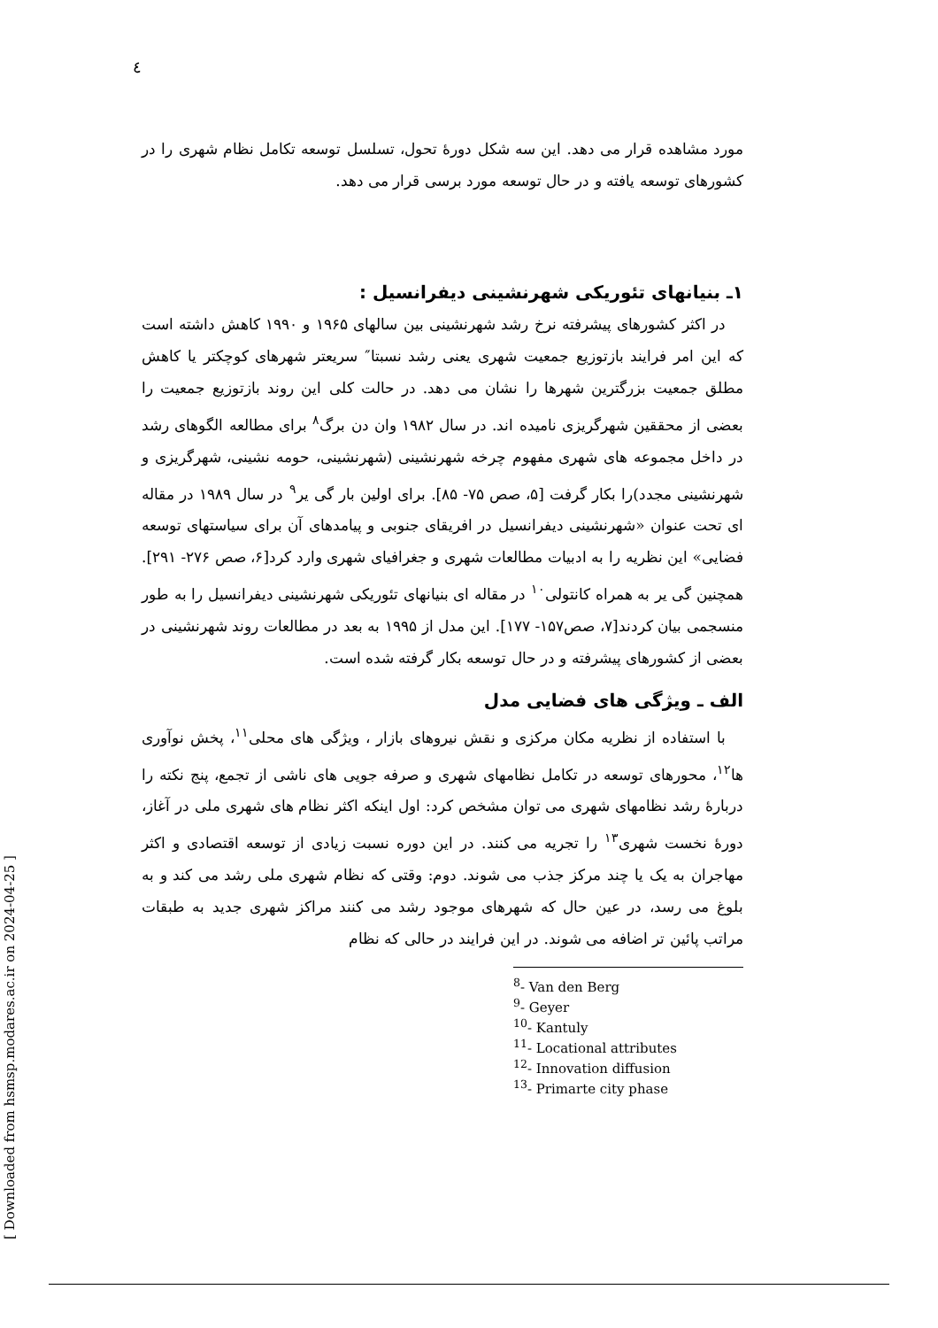٤
مورد مشاهده قرار می دهد. این سه شکل دورهٔ تحول، تسلسل توسعه تکامل نظام شهری را در کشورهای توسعه یافته و در حال توسعه مورد برسی قرار می دهد.
۱ـ بنیانهای تئوریکی شهرنشینی دیفرانسیل :
در اکثر کشورهای پیشرفته نرخ رشد شهرنشینی بین سالهای ۱۹۶۵ و ۱۹۹۰ کاهش داشته است که این امر فرایند بازتوزیع جمعیت شهری یعنی رشد نسبتا″ سریعتر شهرهای کوچکتر یا کاهش مطلق جمعیت بزرگترین شهرها را نشان می دهد. در حالت کلی این روند بازتوزیع جمعیت را بعضی از محققین شهرگریزی نامیده اند. در سال ۱۹۸۲ وان دن برگ<sup>۸</sup> برای مطالعه الگوهای رشد در داخل مجموعه های شهری مفهوم چرخه شهرنشینی (شهرنشینی، حومه نشینی، شهرگریزی و شهرنشینی مجدد)را بکار گرفت [۵، صص ۷۵- ۸۵]. برای اولین بار گی یر<sup>۹</sup> در سال ۱۹۸۹ در مقاله ای تحت عنوان «شهرنشینی دیفرانسیل در افریقای جنوبی و پیامدهای آن برای سیاستهای توسعه فضایی» این نظریه را به ادبیات مطالعات شهری و جغرافیای شهری وارد کرد[۶، صص ۲۷۶- ۲۹۱]. همچنین گی یر به همراه کانتولی<sup>۱۰</sup> در مقاله ای بنیانهای تئوریکی شهرنشینی دیفرانسیل را به طور منسجمی بیان کردند[۷، صص۱۵۷- ۱۷۷]. این مدل از ۱۹۹۵ به بعد در مطالعات روند شهرنشینی در بعضی از کشورهای پیشرفته و در حال توسعه بکار گرفته شده است.
الف ـ ویژگی های فضایی مدل
با استفاده از نظریه مکان مرکزی و نقش نیروهای بازار ، ویژگی های محلی<sup>۱۱</sup>، پخش نوآوری ها<sup>۱۲</sup>، محورهای توسعه در تکامل نظامهای شهری و صرفه جویی های ناشی از تجمع، پنج نکته را دربارهٔ رشد نظامهای شهری می توان مشخص کرد: اول اینکه اکثر نظام های شهری ملی در آغاز، دورهٔ نخست شهری<sup>۱۳</sup> را تجریه می کنند. در این دوره نسبت زیادی از توسعه اقتصادی و اکثر مهاجران به یک یا چند مرکز جذب می شوند. دوم: وقتی که نظام شهری ملی رشد می کند و به بلوغ می رسد، در عین حال که شهرهای موجود رشد می کنند مراکز شهری جدید به طبقات مراتب پائین تر اضافه می شوند. در این فرایند در حالی که نظام
<sup>8</sup>- Van den Berg
<sup>9</sup>- Geyer
<sup>10</sup>- Kantuly
<sup>11</sup>- Locational attributes
<sup>12</sup>- Innovation diffusion
<sup>13</sup>- Primarte city phase
[ Downloaded from hsmsp.modares.ac.ir on 2024-04-25 ]